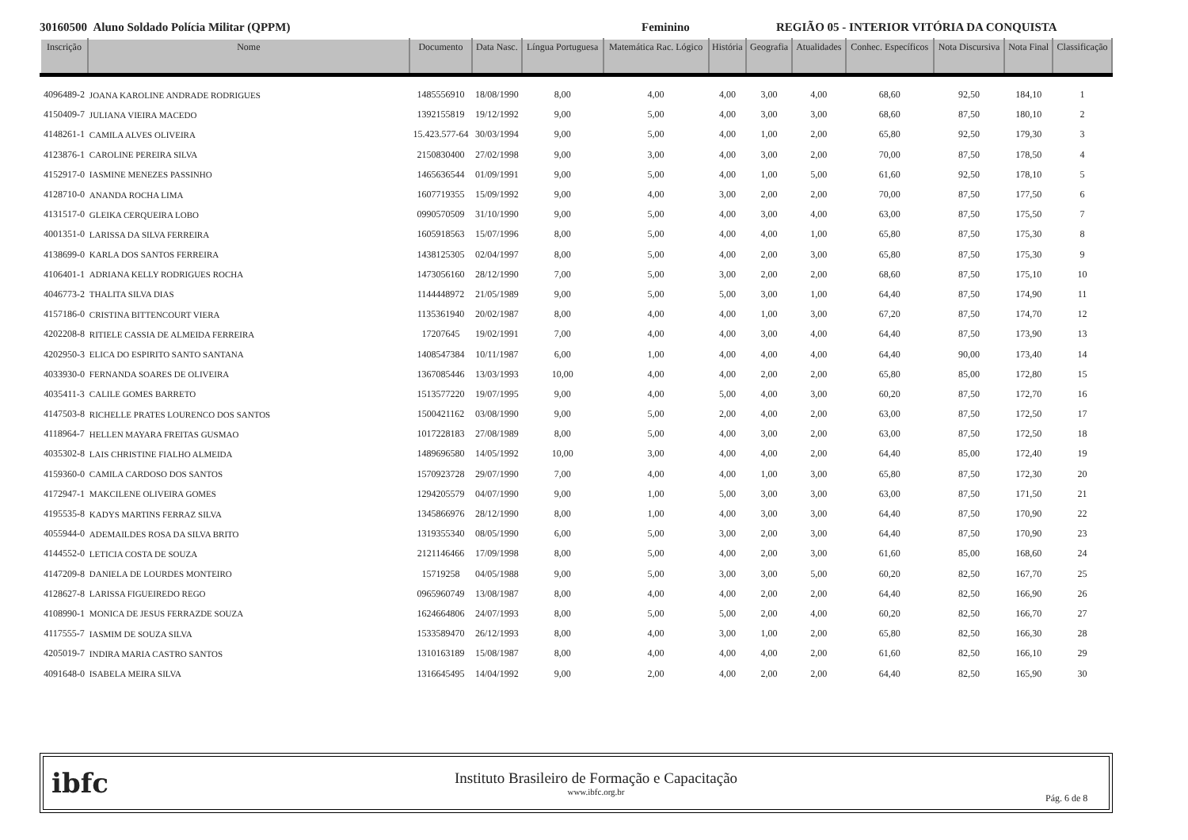30160500 Aluno Soldado Polícia Militar (QPPM) Feminino REGIÃO 05 - INTERIOR VITÓRIA DA CONQUISTA
| Inscrição | Nome | Documento | Data Nasc. | Língua Portuguesa | Matemática Rac. Lógico | História | Geografia | Atualidades | Conhec. Específicos | Nota Discursiva | Nota Final | Classificação |
| --- | --- | --- | --- | --- | --- | --- | --- | --- | --- | --- | --- | --- |
| 4096489-2 | JOANA KAROLINE ANDRADE RODRIGUES | 1485556910 | 18/08/1990 | 8,00 | 4,00 | 4,00 | 3,00 | 4,00 | 68,60 | 92,50 | 184,10 | 1 |
| 4150409-7 | JULIANA VIEIRA MACEDO | 1392155819 | 19/12/1992 | 9,00 | 5,00 | 4,00 | 3,00 | 3,00 | 68,60 | 87,50 | 180,10 | 2 |
| 4148261-1 | CAMILA ALVES OLIVEIRA | 15.423.577-64 | 30/03/1994 | 9,00 | 5,00 | 4,00 | 1,00 | 2,00 | 65,80 | 92,50 | 179,30 | 3 |
| 4123876-1 | CAROLINE PEREIRA SILVA | 2150830400 | 27/02/1998 | 9,00 | 3,00 | 4,00 | 3,00 | 2,00 | 70,00 | 87,50 | 178,50 | 4 |
| 4152917-0 | IASMINE MENEZES PASSINHO | 1465636544 | 01/09/1991 | 9,00 | 5,00 | 4,00 | 1,00 | 5,00 | 61,60 | 92,50 | 178,10 | 5 |
| 4128710-0 | ANANDA ROCHA LIMA | 1607719355 | 15/09/1992 | 9,00 | 4,00 | 3,00 | 2,00 | 2,00 | 70,00 | 87,50 | 177,50 | 6 |
| 4131517-0 | GLEIKA CERQUEIRA LOBO | 0990570509 | 31/10/1990 | 9,00 | 5,00 | 4,00 | 3,00 | 4,00 | 63,00 | 87,50 | 175,50 | 7 |
| 4001351-0 | LARISSA DA SILVA FERREIRA | 1605918563 | 15/07/1996 | 8,00 | 5,00 | 4,00 | 4,00 | 1,00 | 65,80 | 87,50 | 175,30 | 8 |
| 4138699-0 | KARLA DOS SANTOS FERREIRA | 1438125305 | 02/04/1997 | 8,00 | 5,00 | 4,00 | 2,00 | 3,00 | 65,80 | 87,50 | 175,30 | 9 |
| 4106401-1 | ADRIANA KELLY RODRIGUES ROCHA | 1473056160 | 28/12/1990 | 7,00 | 5,00 | 3,00 | 2,00 | 2,00 | 68,60 | 87,50 | 175,10 | 10 |
| 4046773-2 | THALITA SILVA DIAS | 1144448972 | 21/05/1989 | 9,00 | 5,00 | 5,00 | 3,00 | 1,00 | 64,40 | 87,50 | 174,90 | 11 |
| 4157186-0 | CRISTINA BITTENCOURT VIERA | 1135361940 | 20/02/1987 | 8,00 | 4,00 | 4,00 | 1,00 | 3,00 | 67,20 | 87,50 | 174,70 | 12 |
| 4202208-8 | RITIELE CASSIA DE ALMEIDA FERREIRA | 17207645 | 19/02/1991 | 7,00 | 4,00 | 4,00 | 3,00 | 4,00 | 64,40 | 87,50 | 173,90 | 13 |
| 4202950-3 | ELICA DO ESPIRITO SANTO SANTANA | 1408547384 | 10/11/1987 | 6,00 | 1,00 | 4,00 | 4,00 | 4,00 | 64,40 | 90,00 | 173,40 | 14 |
| 4033930-0 | FERNANDA SOARES DE OLIVEIRA | 1367085446 | 13/03/1993 | 10,00 | 4,00 | 4,00 | 2,00 | 2,00 | 65,80 | 85,00 | 172,80 | 15 |
| 4035411-3 | CALILE GOMES BARRETO | 1513577220 | 19/07/1995 | 9,00 | 4,00 | 5,00 | 4,00 | 3,00 | 60,20 | 87,50 | 172,70 | 16 |
| 4147503-8 | RICHELLE PRATES LOURENCO DOS SANTOS | 1500421162 | 03/08/1990 | 9,00 | 5,00 | 2,00 | 4,00 | 2,00 | 63,00 | 87,50 | 172,50 | 17 |
| 4118964-7 | HELLEN MAYARA FREITAS GUSMAO | 1017228183 | 27/08/1989 | 8,00 | 5,00 | 4,00 | 3,00 | 2,00 | 63,00 | 87,50 | 172,50 | 18 |
| 4035302-8 | LAIS CHRISTINE FIALHO ALMEIDA | 1489696580 | 14/05/1992 | 10,00 | 3,00 | 4,00 | 4,00 | 2,00 | 64,40 | 85,00 | 172,40 | 19 |
| 4159360-0 | CAMILA CARDOSO DOS SANTOS | 1570923728 | 29/07/1990 | 7,00 | 4,00 | 4,00 | 1,00 | 3,00 | 65,80 | 87,50 | 172,30 | 20 |
| 4172947-1 | MAKCILENE OLIVEIRA GOMES | 1294205579 | 04/07/1990 | 9,00 | 1,00 | 5,00 | 3,00 | 3,00 | 63,00 | 87,50 | 171,50 | 21 |
| 4195535-8 | KADYS MARTINS FERRAZ SILVA | 1345866976 | 28/12/1990 | 8,00 | 1,00 | 4,00 | 3,00 | 3,00 | 64,40 | 87,50 | 170,90 | 22 |
| 4055944-0 | ADEMAILDES ROSA DA SILVA BRITO | 1319355340 | 08/05/1990 | 6,00 | 5,00 | 3,00 | 2,00 | 3,00 | 64,40 | 87,50 | 170,90 | 23 |
| 4144552-0 | LETICIA COSTA DE SOUZA | 2121146466 | 17/09/1998 | 8,00 | 5,00 | 4,00 | 2,00 | 3,00 | 61,60 | 85,00 | 168,60 | 24 |
| 4147209-8 | DANIELA DE LOURDES MONTEIRO | 15719258 | 04/05/1988 | 9,00 | 5,00 | 3,00 | 3,00 | 5,00 | 60,20 | 82,50 | 167,70 | 25 |
| 4128627-8 | LARISSA FIGUEIREDO REGO | 0965960749 | 13/08/1987 | 8,00 | 4,00 | 4,00 | 2,00 | 2,00 | 64,40 | 82,50 | 166,90 | 26 |
| 4108990-1 | MONICA DE JESUS FERRAZDE SOUZA | 1624664806 | 24/07/1993 | 8,00 | 5,00 | 5,00 | 2,00 | 4,00 | 60,20 | 82,50 | 166,70 | 27 |
| 4117555-7 | IASMIM DE SOUZA SILVA | 1533589470 | 26/12/1993 | 8,00 | 4,00 | 3,00 | 1,00 | 2,00 | 65,80 | 82,50 | 166,30 | 28 |
| 4205019-7 | INDIRA MARIA CASTRO SANTOS | 1310163189 | 15/08/1987 | 8,00 | 4,00 | 4,00 | 4,00 | 2,00 | 61,60 | 82,50 | 166,10 | 29 |
| 4091648-0 | ISABELA MEIRA SILVA | 1316645495 | 14/04/1992 | 9,00 | 2,00 | 4,00 | 2,00 | 2,00 | 64,40 | 82,50 | 165,90 | 30 |
ibfc
Instituto Brasileiro de Formação e Capacitação
www.ibfc.org.br
Pág. 6 de 8